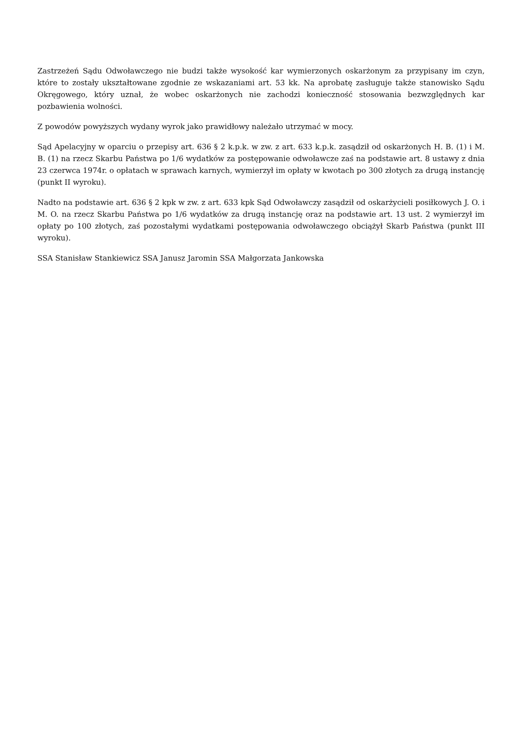Zastrzeżeń Sądu Odwoławczego nie budzi także wysokość kar wymierzonych oskarżonym za przypisany im czyn, które to zostały ukształtowane zgodnie ze wskazaniami art. 53 kk. Na aprobatę zasługuje także stanowisko Sądu Okręgowego, który uznał, że wobec oskarżonych nie zachodzi konieczność stosowania bezwzględnych kar pozbawienia wolności.
Z powodów powyższych wydany wyrok jako prawidłowy należało utrzymać w mocy.
Sąd Apelacyjny w oparciu o przepisy art. 636 § 2 k.p.k. w zw. z art. 633 k.p.k. zasądził od oskarżonych H. B. (1) i M. B. (1) na rzecz Skarbu Państwa po 1/6 wydatków za postępowanie odwoławcze zaś na podstawie art. 8 ustawy z dnia 23 czerwca 1974r. o opłatach w sprawach karnych, wymierzył im opłaty w kwotach po 300 złotych za drugą instancję (punkt II wyroku).
Nadto na podstawie art. 636 § 2 kpk w zw. z art. 633 kpk Sąd Odwoławczy zasądził od oskarżycieli posiłkowych J. O. i M. O. na rzecz Skarbu Państwa po 1/6 wydatków za drugą instancję oraz na podstawie art. 13 ust. 2 wymierzył im opłaty po 100 złotych, zaś pozostałymi wydatkami postępowania odwoławczego obciążył Skarb Państwa (punkt III wyroku).
SSA Stanisław Stankiewicz SSA Janusz Jaromin SSA Małgorzata Jankowska